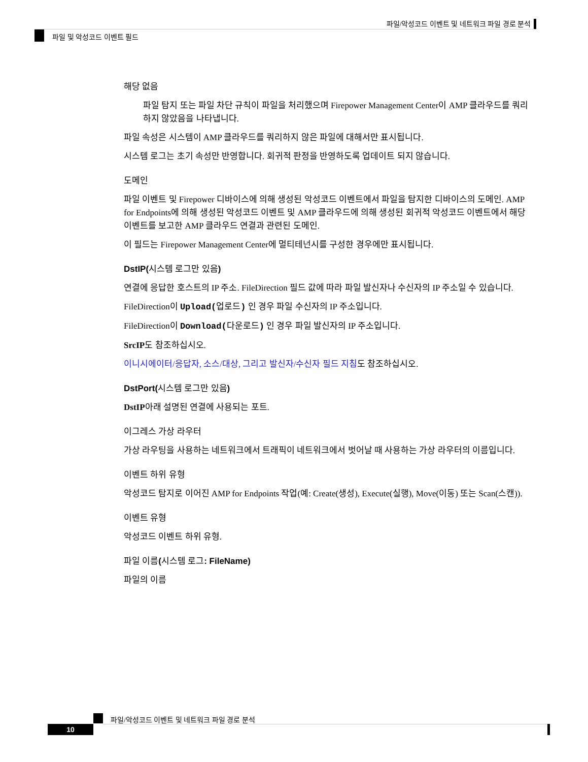파일/악성코드 이벤트 및 네트워크 파일 경로 분석
파일 및 악성코드 이벤트 필드
해당 없음
파일 탐지 또는 파일 차단 규칙이 파일을 처리했으며 Firepower Management Center이 AMP 클라우드를 쿼리하지 않았음을 나타냅니다.
파일 속성은 시스템이 AMP 클라우드를 쿼리하지 않은 파일에 대해서만 표시됩니다.
시스템 로그는 초기 속성만 반영합니다. 회귀적 판정을 반영하도록 업데이트 되지 않습니다.
도메인
파일 이벤트 및 Firepower 디바이스에 의해 생성된 악성코드 이벤트에서 파일을 탐지한 디바이스의 도메인. AMP for Endpoints에 의해 생성된 악성코드 이벤트 및 AMP 클라우드에 의해 생성된 회귀적 악성코드 이벤트에서 해당 이벤트를 보고한 AMP 클라우드 연결과 관련된 도메인.
이 필드는 Firepower Management Center에 멀티테넌시를 구성한 경우에만 표시됩니다.
DstIP(시스템 로그만 있음)
연결에 응답한 호스트의 IP 주소. FileDirection 필드 값에 따라 파일 발신자나 수신자의 IP 주소일 수 있습니다.
FileDirection이 Upload(업로드) 인 경우 파일 수신자의 IP 주소입니다.
FileDirection이 Download(다운로드) 인 경우 파일 발신자의 IP 주소입니다.
SrcIP도 참조하십시오.
이니시에이터/응답자, 소스/대상, 그리고 발신자/수신자 필드 지침도 참조하십시오.
DstPort(시스템 로그만 있음)
DstIP아래 설명된 연결에 사용되는 포트.
이그레스 가상 라우터
가상 라우팅을 사용하는 네트워크에서 트래픽이 네트워크에서 벗어날 때 사용하는 가상 라우터의 이름입니다.
이벤트 하위 유형
악성코드 탐지로 이어진 AMP for Endpoints 작업(예: Create(생성), Execute(실행), Move(이동) 또는 Scan(스캔)).
이벤트 유형
악성코드 이벤트 하위 유형.
파일 이름(시스템 로그: FileName)
파일의 이름
파일/악성코드 이벤트 및 네트워크 파일 경로 분석
10